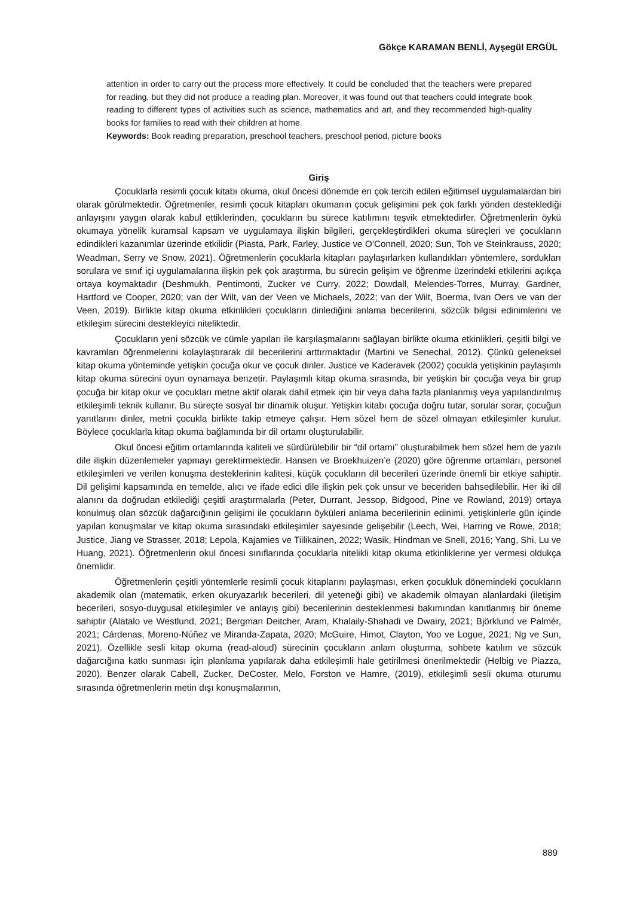Gökçe KARAMAN BENLİ, Ayşegül ERGÜL
attention in order to carry out the process more effectively. It could be concluded that the teachers were prepared for reading, but they did not produce a reading plan. Moreover, it was found out that teachers could integrate book reading to different types of activities such as science, mathematics and art, and they recommended high-quality books for families to read with their children at home.
Keywords: Book reading preparation, preschool teachers, preschool period, picture books
Giriş
Çocuklarla resimli çocuk kitabı okuma, okul öncesi dönemde en çok tercih edilen eğitimsel uygulamalardan biri olarak görülmektedir. Öğretmenler, resimli çocuk kitapları okumanın çocuk gelişimini pek çok farklı yönden desteklediği anlayışını yaygın olarak kabul ettiklerinden, çocukların bu sürece katılımını teşvik etmektedirler. Öğretmenlerin öykü okumaya yönelik kuramsal kapsam ve uygulamaya ilişkin bilgileri, gerçekleştirdikleri okuma süreçleri ve çocukların edindikleri kazanımlar üzerinde etkilidir (Piasta, Park, Farley, Justice ve O’Connell, 2020; Sun, Toh ve Steinkrauss, 2020; Weadman, Serry ve Snow, 2021). Öğretmenlerin çocuklarla kitapları paylaşırlarken kullandıkları yöntemlere, sordukları sorulara ve sınıf içi uygulamalarına ilişkin pek çok araştırma, bu sürecin gelişim ve öğrenme üzerindeki etkilerini açıkça ortaya koymaktadır (Deshmukh, Pentimonti, Zucker ve Curry, 2022; Dowdall, Melendes-Torres, Murray, Gardner, Hartford ve Cooper, 2020; van der Wilt, van der Veen ve Michaels, 2022; van der Wilt, Boerma, Ivan Oers ve van der Veen, 2019). Birlikte kitap okuma etkinlikleri çocukların dinlediğini anlama becerilerini, sözcük bilgisi edinimlerini ve etkileşim sürecini destekleyici niteliktedir.
Çocukların yeni sözcük ve cümle yapıları ile karşılaşmalarını sağlayan birlikte okuma etkinlikleri, çeşitli bilgi ve kavramları öğrenmelerini kolaylaştırarak dil becerilerini arttırmaktadır (Martini ve Senechal, 2012). Çünkü geleneksel kitap okuma yönteminde yetişkin çocuğa okur ve çocuk dinler. Justice ve Kaderavek (2002) çocukla yetişkinin paylaşımlı kitap okuma sürecini oyun oynamaya benzetir. Paylaşımlı kitap okuma sırasında, bir yetişkin bir çocuğa veya bir grup çocuğa bir kitap okur ve çocukları metne aktif olarak dahil etmek için bir veya daha fazla planlanmış veya yapılandırılmış etkileşimli teknik kullanır. Bu süreçte sosyal bir dinamik oluşur. Yetişkin kitabı çocuğa doğru tutar, sorular sorar, çocuğun yanıtlarını dinler, metni çocukla birlikte takip etmeye çalışır. Hem sözel hem de sözel olmayan etkileşimler kurulur. Böylece çocuklarla kitap okuma bağlamında bir dil ortamı oluşturulabilir.
Okul öncesi eğitim ortamlarında kaliteli ve sürdürülebilir bir “dil ortamı” oluşturabilmek hem sözel hem de yazılı dile ilişkin düzenlemeler yapmayı gerektirmektedir. Hansen ve Broekhuizen’e (2020) göre öğrenme ortamları, personel etkileşimleri ve verilen konuşma desteklerinin kalitesi, küçük çocukların dil becerileri üzerinde önemli bir etkiye sahiptir. Dil gelişimi kapsamında en temelde, alıcı ve ifade edici dile ilişkin pek çok unsur ve beceriden bahsedilebilir. Her iki dil alanını da doğrudan etkilediği çeşitli araştırmalarla (Peter, Durrant, Jessop, Bidgood, Pine ve Rowland, 2019) ortaya konulmuş olan sözcük dağarcığının gelişimi ile çocukların öyküleri anlama becerilerinin edinimi, yetişkinlerle gün içinde yapılan konuşmalar ve kitap okuma sırasındaki etkileşimler sayesinde gelişebilir (Leech, Wei, Harring ve Rowe, 2018; Justice, Jiang ve Strasser, 2018; Lepola, Kajamies ve Tiilikainen, 2022; Wasik, Hindman ve Snell, 2016; Yang, Shi, Lu ve Huang, 2021). Öğretmenlerin okul öncesi sınıflarında çocuklarla nitelikli kitap okuma etkinliklerine yer vermesi oldukça önemlidir.
Öğretmenlerin çeşitli yöntemlerle resimli çocuk kitaplarını paylaşması, erken çocukluk dönemindeki çocukların akademik olan (matematik, erken okuryazarlık becerileri, dil yeteneği gibi) ve akademik olmayan alanlardaki (iletişim becerileri, sosyo-duygusal etkileşimler ve anlayış gibi) becerilerinin desteklenmesi bakımından kanıtlanmış bir öneme sahiptir (Alatalo ve Westlund, 2021; Bergman Deitcher, Aram, Khalaily-Shahadi ve Dwairy, 2021; Björklund ve Palmér, 2021; Cárdenas, Moreno-Núñez ve Miranda-Zapata, 2020; McGuire, Himot, Clayton, Yoo ve Logue, 2021; Ng ve Sun, 2021). Özellikle sesli kitap okuma (read-aloud) sürecinin çocukların anlam oluşturma, sohbete katılım ve sözcük dağarcığına katkı sunması için planlama yapılarak daha etkileşimli hale getirilmesi önerilmektedir (Helbig ve Piazza, 2020). Benzer olarak Cabell, Zucker, DeCoster, Melo, Forston ve Hamre, (2019), etkileşimli sesli okuma oturumu sırasında öğretmenlerin metin dışı konuşmalarının,
889